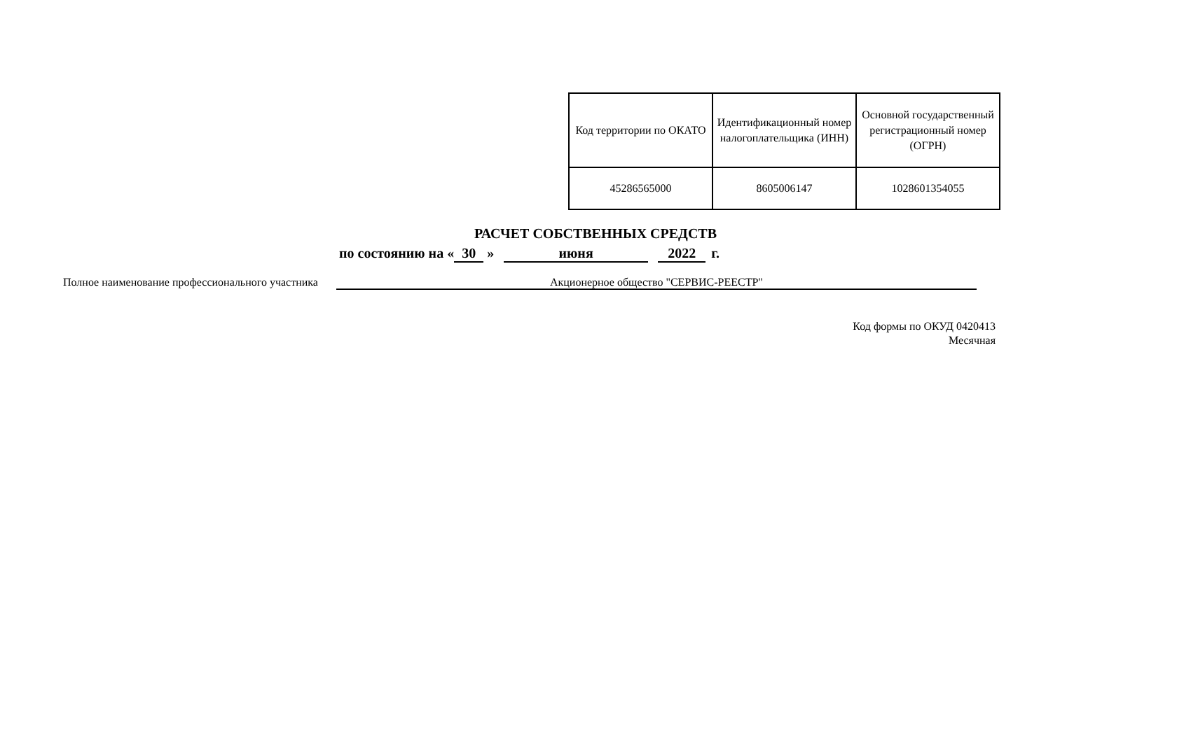| Код территории по ОКАТО | Идентификационный номер налогоплательщика (ИНН) | Основной государственный регистрационный номер (ОГРН) |
| --- | --- | --- |
| 45286565000 | 8605006147 | 1028601354055 |
РАСЧЕТ СОБСТВЕННЫХ СРЕДСТВ
по состоянию на « 30 » июня 2022 г.
Полное наименование профессионального участника Акционерное общество "СЕРВИС-РЕЕСТР"
Код формы по ОКУД 0420413
Месячная